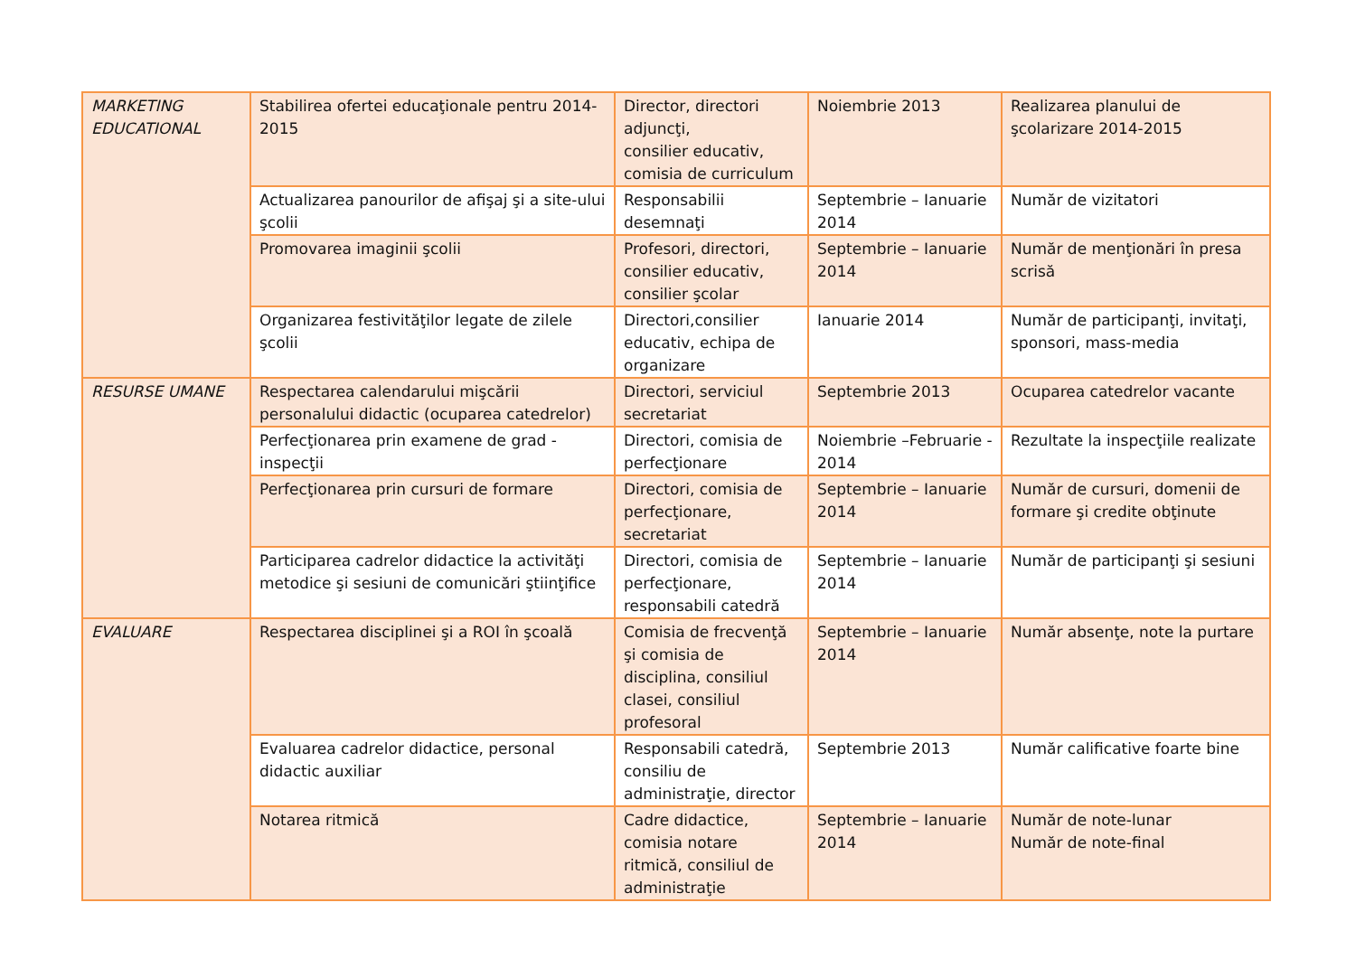| MARKETING EDUCATIONAL | Stabilirea ofertei educaţionale pentru 2014-2015 | Director, directori adjuncţi, consilier educativ, comisia de curriculum | Noiembrie 2013 | Realizarea planului de şcolarizare 2014-2015 |
| | Actualizarea panourilor de afişaj şi a site-ului şcolii | Responsabilii desemnaţi | Septembrie – Ianuarie 2014 | Număr de vizitatori |
| | Promovarea imaginii şcolii | Profesori, directori, consilier educativ, consilier şcolar | Septembrie – Ianuarie 2014 | Număr de menţionări în presa scrisă |
| | Organizarea festivităţilor legate de zilele şcolii | Directori,consilier educativ, echipa de organizare | Ianuarie 2014 | Număr de participanţi, invitaţi, sponsori, mass-media |
| RESURSE UMANE | Respectarea calendarului mişcării personalului didactic (ocuparea catedrelor) | Directori, serviciul secretariat | Septembrie 2013 | Ocuparea catedrelor vacante |
| | Perfecţionarea prin examene de grad - inspecţii | Directori, comisia de perfecţionare | Noiembrie –Februarie - 2014 | Rezultate la inspecţiile realizate |
| | Perfecţionarea prin cursuri de formare | Directori, comisia de perfecţionare, secretariat | Septembrie – Ianuarie 2014 | Număr de cursuri, domenii de formare şi credite obţinute |
| | Participarea cadrelor didactice la activităţi metodice şi sesiuni de comunicări ştiinţifice | Directori, comisia de perfecţionare, responsabili catedră | Septembrie – Ianuarie 2014 | Număr de participanţi şi sesiuni |
| EVALUARE | Respectarea disciplinei şi a ROI în şcoală | Comisia de frecvenţă şi comisia de disciplina, consiliul clasei, consiliul profesoral | Septembrie – Ianuarie 2014 | Număr absenţe, note la purtare |
| | Evaluarea cadrelor didactice, personal didactic auxiliar | Responsabili catedră, consiliu de administraţie, director | Septembrie 2013 | Număr calificative foarte bine |
| | Notarea ritmică | Cadre didactice, comisia notare ritmică, consiliul de administraţie | Septembrie – Ianuarie 2014 | Număr de note-lunar Număr de note-final |